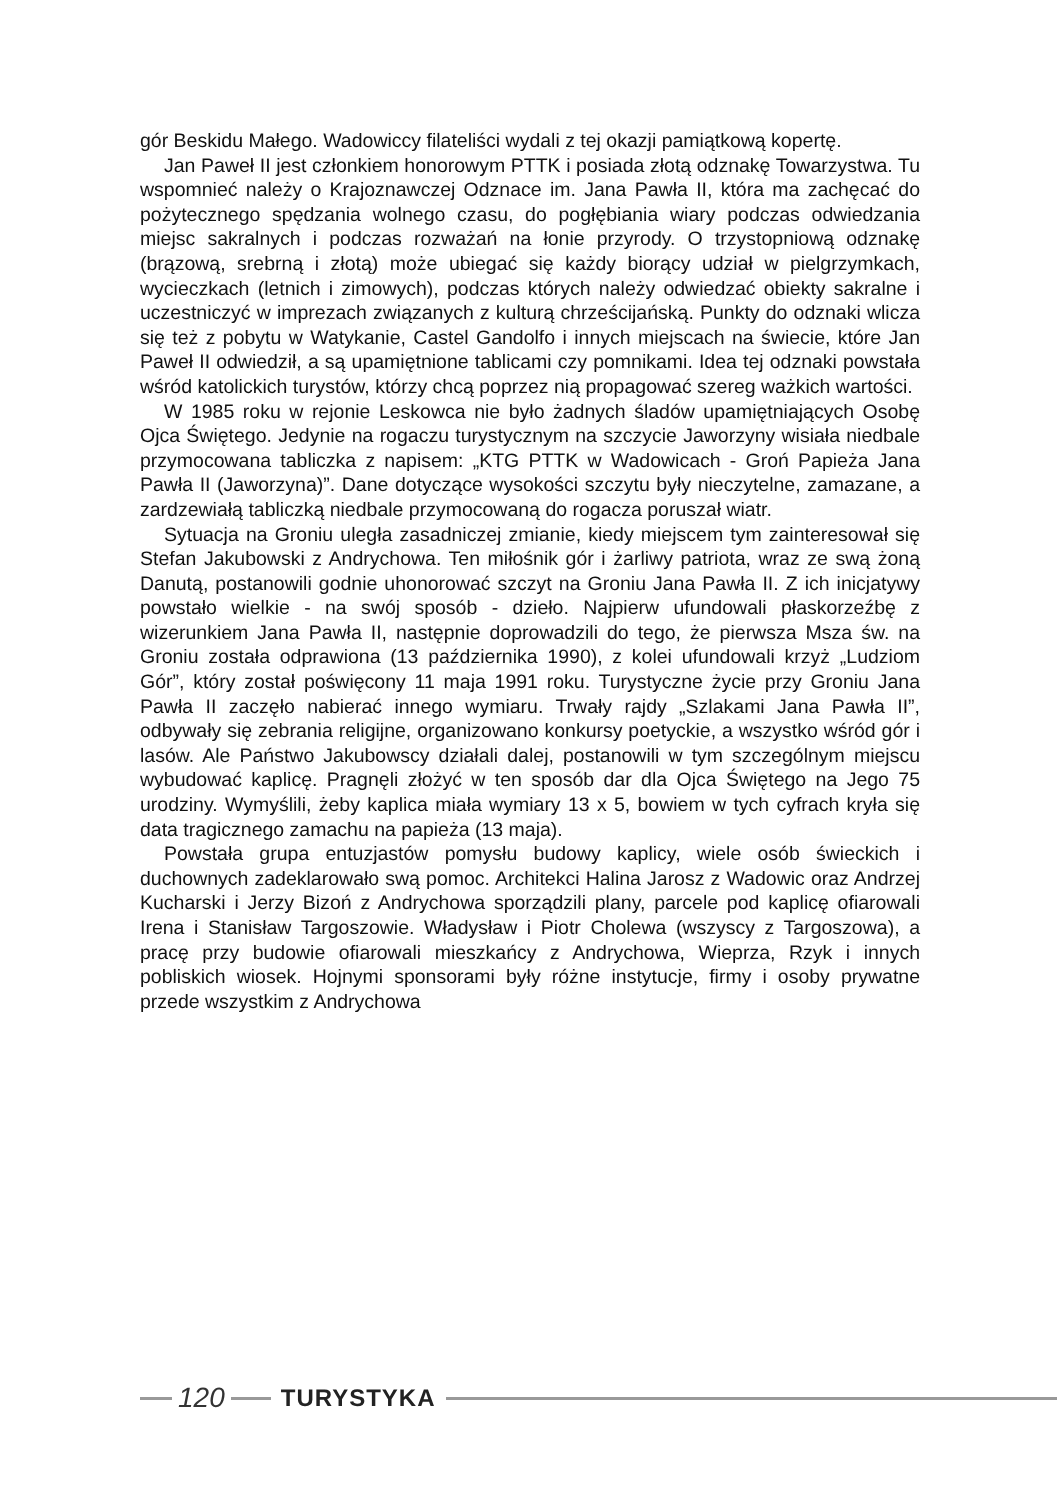gór Beskidu Małego. Wadowiccy filateliści wydali z tej okazji pamiątkową kopertę.
Jan Paweł II jest członkiem honorowym PTTK i posiada złotą odznakę Towarzystwa. Tu wspomnieć należy o Krajoznawczej Odznace im. Jana Pawła II, która ma zachęcać do pożytecznego spędzania wolnego czasu, do pogłębiania wiary podczas odwiedzania miejsc sakralnych i podczas rozważań na łonie przyrody. O trzystopniową odznakę (brązową, srebrną i złotą) może ubiegać się każdy biorący udział w pielgrzymkach, wycieczkach (letnich i zimowych), podczas których należy odwiedzać obiekty sakralne i uczestniczyć w imprezach związanych z kulturą chrześcijańską. Punkty do odznaki wlicza się też z pobytu w Watykanie, Castel Gandolfo i innych miejscach na świecie, które Jan Paweł II odwiedził, a są upamiętnione tablicami czy pomnikami. Idea tej odznaki powstała wśród katolickich turystów, którzy chcą poprzez nią propagować szereg ważkich wartości.
W 1985 roku w rejonie Leskowca nie było żadnych śladów upamiętniających Osobę Ojca Świętego. Jedynie na rogaczu turystycznym na szczycie Jaworzyny wisiała niedbale przymocowana tabliczka z napisem: „KTG PTTK w Wadowicach - Groń Papieża Jana Pawła II (Jaworzyna)”. Dane dotyczące wysokości szczytu były nieczytelne, zamazane, a zardzewiałą tabliczką niedbale przymocowaną do rogacza poruszał wiatr.
Sytuacja na Groniu uległa zasadniczej zmianie, kiedy miejscem tym zainteresował się Stefan Jakubowski z Andrychowa. Ten miłośnik gór i żarliwy patriota, wraz ze swą żoną Danutą, postanowili godnie uhonorować szczyt na Groniu Jana Pawła II. Z ich inicjatywy powstało wielkie - na swój sposób - dzieło. Najpierw ufundowali płaskorzeźbę z wizerunkiem Jana Pawła II, następnie doprowadzili do tego, że pierwsza Msza św. na Groniu została odprawiona (13 października 1990), z kolei ufundowali krzyż „Ludziom Gór”, który został poświęcony 11 maja 1991 roku. Turystyczne życie przy Groniu Jana Pawła II zaczęło nabierać innego wymiaru. Trwały rajdy „Szlakami Jana Pawła II”, odbywały się zebrania religijne, organizowano konkursy poetyckie, a wszystko wśród gór i lasów. Ale Państwo Jakubowscy działali dalej, postanowili w tym szczególnym miejscu wybudować kaplicę. Pragnęli złożyć w ten sposób dar dla Ojca Świętego na Jego 75 urodziny. Wymyślili, żeby kaplica miała wymiary 13 x 5, bowiem w tych cyfrach kryła się data tragicznego zamachu na papieża (13 maja).
Powstała grupa entuzjastów pomysłu budowy kaplicy, wiele osób świeckich i duchownych zadeklarowało swą pomoc. Architekci Halina Jarosz z Wadowic oraz Andrzej Kucharski i Jerzy Bizoń z Andrychowa sporządzili plany, parcele pod kaplicę ofiarowali Irena i Stanisław Targoszowie. Władysław i Piotr Cholewa (wszyscy z Targoszowa), a pracę przy budowie ofiarowali mieszkańcy z Andrychowa, Wieprza, Rzyk i innych pobliskich wiosek. Hojnymi sponsorami były różne instytucje, firmy i osoby prywatne przede wszystkim z Andrychowa
120
TURYSTYKA